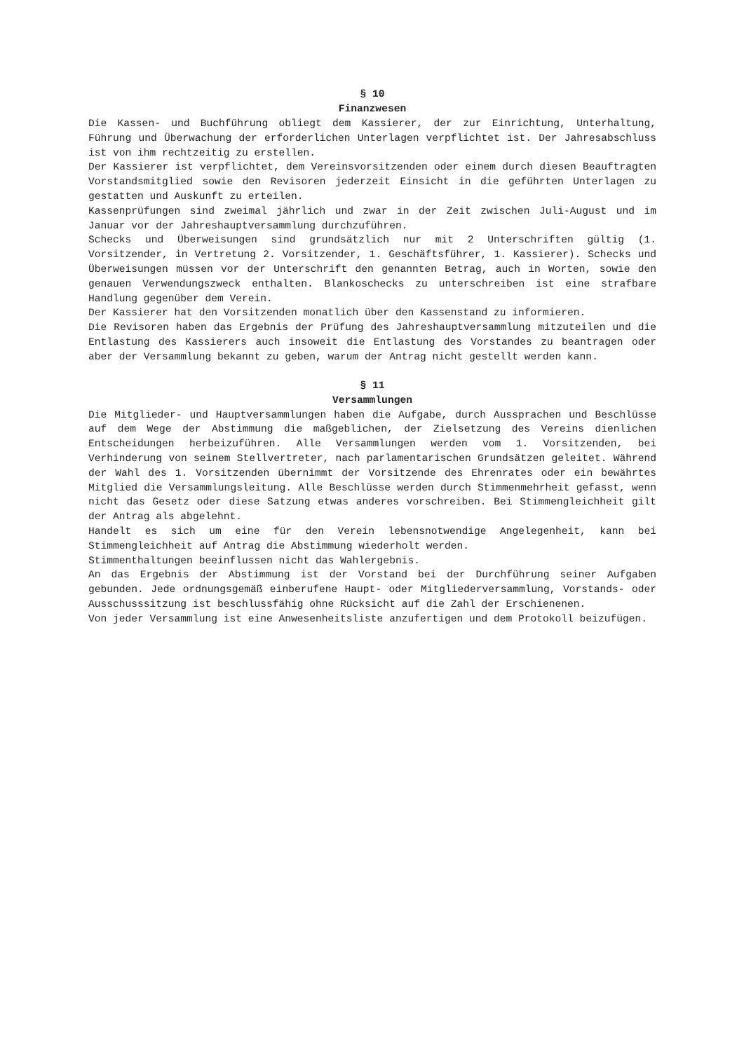§ 10
Finanzwesen
Die Kassen- und Buchführung obliegt dem Kassierer, der zur Einrichtung, Unterhaltung, Führung und Überwachung der erforderlichen Unterlagen verpflichtet ist. Der Jahresabschluss ist von ihm rechtzeitig zu erstellen.
Der Kassierer ist verpflichtet, dem Vereinsvorsitzenden oder einem durch diesen Beauftragten Vorstandsmitglied sowie den Revisoren jederzeit Einsicht in die geführten Unterlagen zu gestatten und Auskunft zu erteilen.
Kassenprüfungen sind zweimal jährlich und zwar in der Zeit zwischen Juli-August und im Januar vor der Jahreshauptversammlung durchzuführen.
Schecks und Überweisungen sind grundsätzlich nur mit 2 Unterschriften gültig (1. Vorsitzender, in Vertretung 2. Vorsitzender, 1. Geschäftsführer, 1. Kassierer). Schecks und Überweisungen müssen vor der Unterschrift den genannten Betrag, auch in Worten, sowie den genauen Verwendungszweck enthalten. Blankoschecks zu unterschreiben ist eine strafbare Handlung gegenüber dem Verein.
Der Kassierer hat den Vorsitzenden monatlich über den Kassenstand zu informieren.
Die Revisoren haben das Ergebnis der Prüfung des Jahreshauptversammlung mitzuteilen und die Entlastung des Kassierers auch insoweit die Entlastung des Vorstandes zu beantragen oder aber der Versammlung bekannt zu geben, warum der Antrag nicht gestellt werden kann.
§ 11
Versammlungen
Die Mitglieder- und Hauptversammlungen haben die Aufgabe, durch Aussprachen und Beschlüsse auf dem Wege der Abstimmung die maßgeblichen, der Zielsetzung des Vereins dienlichen Entscheidungen herbeizuführen. Alle Versammlungen werden vom 1. Vorsitzenden, bei Verhinderung von seinem Stellvertreter, nach parlamentarischen Grundsätzen geleitet. Während der Wahl des 1. Vorsitzenden übernimmt der Vorsitzende des Ehrenrates oder ein bewährtes Mitglied die Versammlungsleitung. Alle Beschlüsse werden durch Stimmenmehrheit gefasst, wenn nicht das Gesetz oder diese Satzung etwas anderes vorschreiben. Bei Stimmengleichheit gilt der Antrag als abgelehnt.
Handelt es sich um eine für den Verein lebensnotwendige Angelegenheit, kann bei Stimmengleichheit auf Antrag die Abstimmung wiederholt werden.
Stimmenthaltungen beeinflussen nicht das Wahlergebnis.
An das Ergebnis der Abstimmung ist der Vorstand bei der Durchführung seiner Aufgaben gebunden. Jede ordnungsgemäß einberufene Haupt- oder Mitgliederversammlung, Vorstands- oder Ausschusssitzung ist beschlussfähig ohne Rücksicht auf die Zahl der Erschienenen.
Von jeder Versammlung ist eine Anwesenheitsliste anzufertigen und dem Protokoll beizufügen.